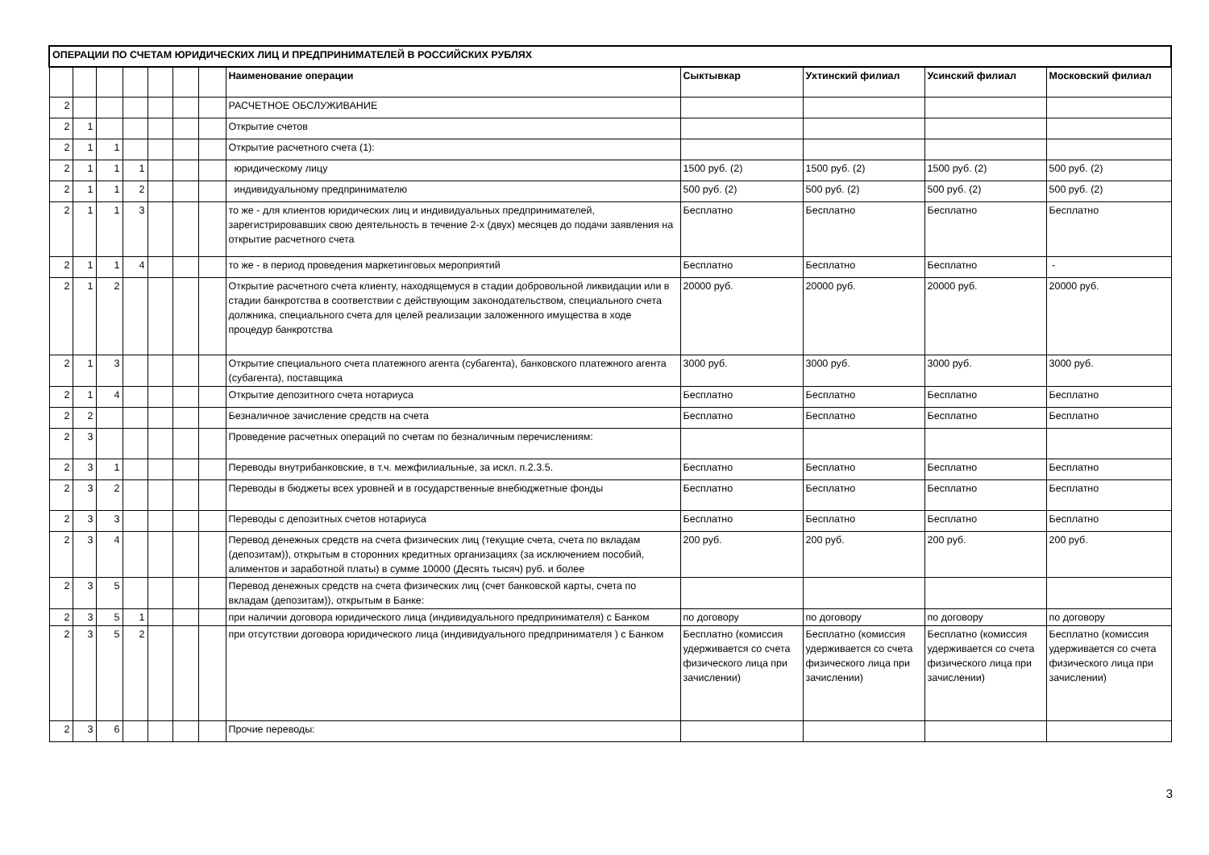| ОПЕРАЦИИ ПО СЧЕТАМ ЮРИДИЧЕСКИХ ЛИЦ И ПРЕДПРИНИМАТЕЛЕЙ В РОССИЙСКИХ РУБЛЯХ | | | | | | | | | | | |
| | | | | | | | Наименование операции | Сыктывкар | Ухтинский филиал | Усинский филиал | Московский филиал |
| 2 | | | | | | | РАСЧЕТНОЕ ОБСЛУЖИВАНИЕ | | | | |
| 2 | 1 | | | | | | Открытие счетов | | | | |
| 2 | 1 | 1 | | | | | Открытие расчетного счета (1): | | | | |
| 2 | 1 | 1 | 1 | | | | юридическому лицу | 1500 руб. (2) | 1500 руб. (2) | 1500 руб. (2) | 500 руб. (2) |
| 2 | 1 | 1 | 2 | | | | индивидуальному предпринимателю | 500 руб. (2) | 500 руб. (2) | 500 руб. (2) | 500 руб. (2) |
| 2 | 1 | 1 | 3 | | | | то же - для клиентов юридических лиц и индивидуальных предпринимателей, зарегистрировавших свою деятельность в течение 2-х (двух) месяцев до подачи заявления на открытие расчетного счета | Бесплатно | Бесплатно | Бесплатно | Бесплатно |
| 2 | 1 | 1 | 4 | | | | то же - в период проведения маркетинговых мероприятий | Бесплатно | Бесплатно | Бесплатно | - |
| 2 | 1 | 2 | | | | | Открытие расчетного счета клиенту, находящемуся в стадии добровольной ликвидации или в стадии банкротства в соответствии с действующим законодательством, специального счета должника, специального счета для целей реализации заложенного имущества в ходе процедур банкротства | 20000 руб. | 20000 руб. | 20000 руб. | 20000 руб. |
| 2 | 1 | 3 | | | | | Открытие специального счета платежного агента (субагента), банковского платежного агента (субагента), поставщика | 3000 руб. | 3000 руб. | 3000 руб. | 3000 руб. |
| 2 | 1 | 4 | | | | | Открытие депозитного счета нотариуса | Бесплатно | Бесплатно | Бесплатно | Бесплатно |
| 2 | 2 | | | | | | Безналичное зачисление средств на счета | Бесплатно | Бесплатно | Бесплатно | Бесплатно |
| 2 | 3 | | | | | | Проведение расчетных операций по счетам по безналичным перечислениям: | | | | |
| 2 | 3 | 1 | | | | | Переводы внутрибанковские, в т.ч. межфилиальные, за искл. п.2.3.5. | Бесплатно | Бесплатно | Бесплатно | Бесплатно |
| 2 | 3 | 2 | | | | | Переводы в бюджеты всех уровней и в государственные внебюджетные фонды | Бесплатно | Бесплатно | Бесплатно | Бесплатно |
| 2 | 3 | 3 | | | | | Переводы с депозитных счетов нотариуса | Бесплатно | Бесплатно | Бесплатно | Бесплатно |
| 2 | 3 | 4 | | | | | Перевод денежных средств на счета физических лиц (текущие счета, счета по вкладам (депозитам)), открытым в сторонних кредитных организациях (за исключением пособий, алиментов и заработной платы) в сумме 10000 (Десять тысяч) руб. и более | 200 руб. | 200 руб. | 200 руб. | 200 руб. |
| 2 | 3 | 5 | | | | | Перевод денежных средств на счета физических лиц (счет банковской карты, счета по вкладам (депозитам)), открытым в Банке: | | | | |
| 2 | 3 | 5 | 1 | | | | при наличии договора юридического лица (индивидуального предпринимателя) с Банком | по договору | по договору | по договору | по договору |
| 2 | 3 | 5 | 2 | | | | при отсутствии договора юридического лица (индивидуального предпринимателя ) с Банком | Бесплатно (комиссия удерживается со счета физического лица при зачислении) | Бесплатно (комиссия удерживается со счета физического лица при зачислении) | Бесплатно (комиссия удерживается со счета физического лица при зачислении) | Бесплатно (комиссия удерживается со счета физического лица при зачислении) |
| 2 | 3 | 6 | | | | | Прочие переводы: | | | | |
3